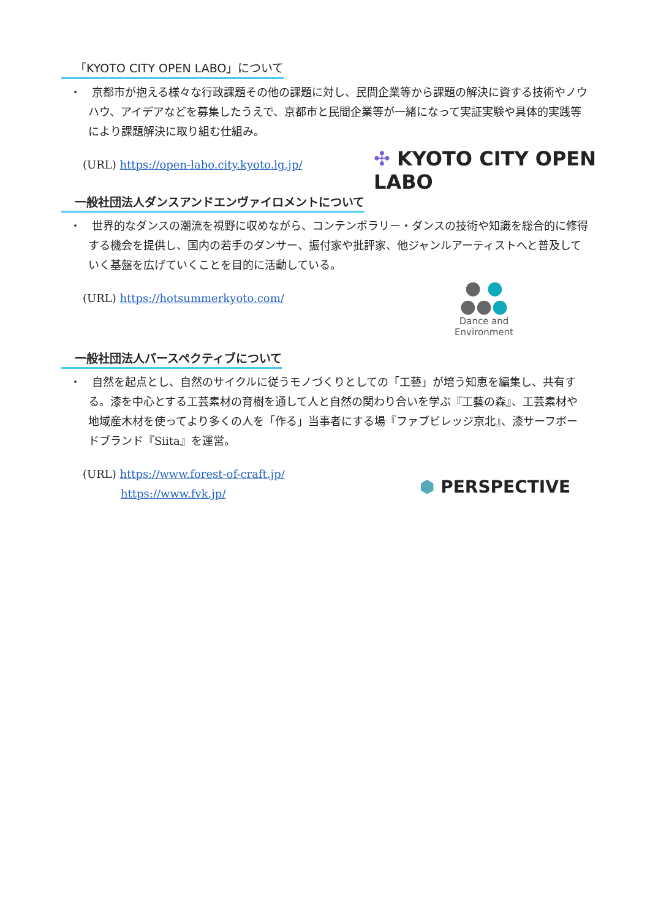「KYOTO CITY OPEN LABO」について
・　京都市が抱える様々な行政課題その他の課題に対し、民間企業等から課題の解決に資する技術やノウハウ、アイデアなどを募集したうえで、京都市と民間企業等が一緒になって実証実験や具体的実践等により課題解決に取り組む仕組み。
(URL) https://open-labo.city.kyoto.lg.jp/
✣ KYOTO CITY OPEN LABO
一般社団法人ダンスアンドエンヴァイロメントについて
・　世界的なダンスの潮流を視野に収めながら、コンテンポラリー・ダンスの技術や知識を総合的に修得する機会を提供し、国内の若手のダンサー、振付家や批評家、他ジャンルアーティストへと普及していく基盤を広げていくことを目的に活動している。
(URL) https://hotsummerkyoto.com/
● ●
●●●
Dance and
Environment
一般社団法人パースペクティブについて
・　自然を起点とし、自然のサイクルに従うモノづくりとしての「工藝」が培う知恵を編集し、共有する。漆を中心とする工芸素材の育樹を通して人と自然の関わり合いを学ぶ『工藝の森』、工芸素材や地域産木材を使ってより多くの人を「作る」当事者にする場『ファブビレッジ京北』、漆サーフボードブランド『Siita』を運営。
(URL) https://www.forest-of-craft.jp/
https://www.fvk.jp/
⬢ PERSPECTIVE